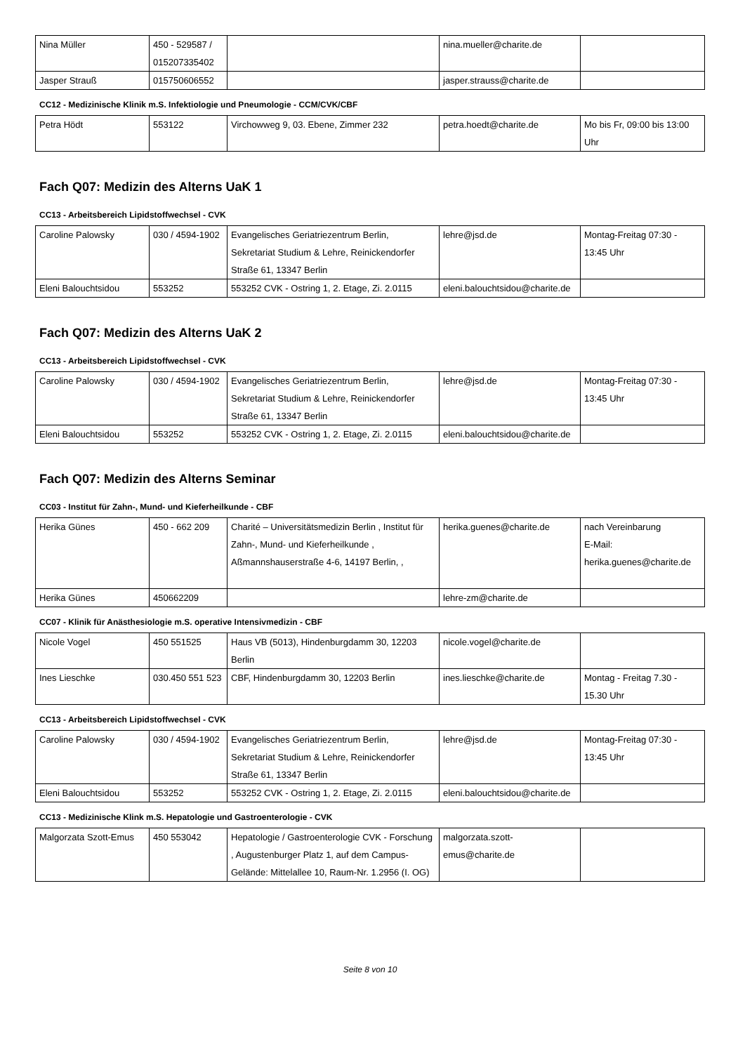| Nina Müller | 450 - 529587 / 015207335402 | | nina.mueller@charite.de | |
| Jasper Strauß | 015750606552 | | jasper.strauss@charite.de | |
CC12 - Medizinische Klinik m.S. Infektiologie und Pneumologie - CCM/CVK/CBF
| Petra Hödt | 553122 | Virchowweg 9, 03. Ebene, Zimmer 232 | petra.hoedt@charite.de | Mo bis Fr, 09:00 bis 13:00 Uhr |
Fach Q07: Medizin des Alterns UaK 1
CC13 - Arbeitsbereich Lipidstoffwechsel - CVK
| Caroline Palowsky | 030 / 4594-1902 | Evangelisches Geriatriezentrum Berlin, Sekretariat Studium & Lehre, Reinickendorfer Straße 61, 13347 Berlin | lehre@jsd.de | Montag-Freitag 07:30 - 13:45 Uhr |
| Eleni Balouchtsidou | 553252 | 553252 CVK - Ostring 1, 2. Etage, Zi. 2.0115 | eleni.balouchtsidou@charite.de | |
Fach Q07: Medizin des Alterns UaK 2
CC13 - Arbeitsbereich Lipidstoffwechsel - CVK
| Caroline Palowsky | 030 / 4594-1902 | Evangelisches Geriatriezentrum Berlin, Sekretariat Studium & Lehre, Reinickendorfer Straße 61, 13347 Berlin | lehre@jsd.de | Montag-Freitag 07:30 - 13:45 Uhr |
| Eleni Balouchtsidou | 553252 | 553252 CVK - Ostring 1, 2. Etage, Zi. 2.0115 | eleni.balouchtsidou@charite.de | |
Fach Q07: Medizin des Alterns Seminar
CC03 - Institut für Zahn-, Mund- und Kieferheilkunde - CBF
| Herika Günes | 450 - 662 209 | Charité – Universitätsmedizin Berlin , Institut für Zahn-, Mund- und Kieferheilkunde , Aßmannshauserstraße 4-6, 14197 Berlin, , | herika.guenes@charite.de | nach Vereinbarung E-Mail: herika.guenes@charite.de |
| Herika Günes | 450662209 | | lehre-zm@charite.de | |
CC07 - Klinik für Anästhesiologie m.S. operative Intensivmedizin - CBF
| Nicole Vogel | 450 551525 | Haus VB (5013), Hindenburgdamm 30, 12203 Berlin | nicole.vogel@charite.de | |
| Ines Lieschke | 030.450 551 523 | CBF, Hindenburgdamm 30, 12203 Berlin | ines.lieschke@charite.de | Montag - Freitag 7.30 - 15.30 Uhr |
CC13 - Arbeitsbereich Lipidstoffwechsel - CVK
| Caroline Palowsky | 030 / 4594-1902 | Evangelisches Geriatriezentrum Berlin, Sekretariat Studium & Lehre, Reinickendorfer Straße 61, 13347 Berlin | lehre@jsd.de | Montag-Freitag 07:30 - 13:45 Uhr |
| Eleni Balouchtsidou | 553252 | 553252 CVK - Ostring 1, 2. Etage, Zi. 2.0115 | eleni.balouchtsidou@charite.de | |
CC13 - Medizinische Klink m.S. Hepatologie und Gastroenterologie - CVK
| Malgorzata Szott-Emus | 450 553042 | Hepatologie / Gastroenterologie CVK - Forschung , Augustenburger Platz 1, auf dem Campus-Gelände: Mittelallee 10, Raum-Nr. 1.2956 (I. OG) | malgorzata.szott-emus@charite.de | |
Seite 8 von 10